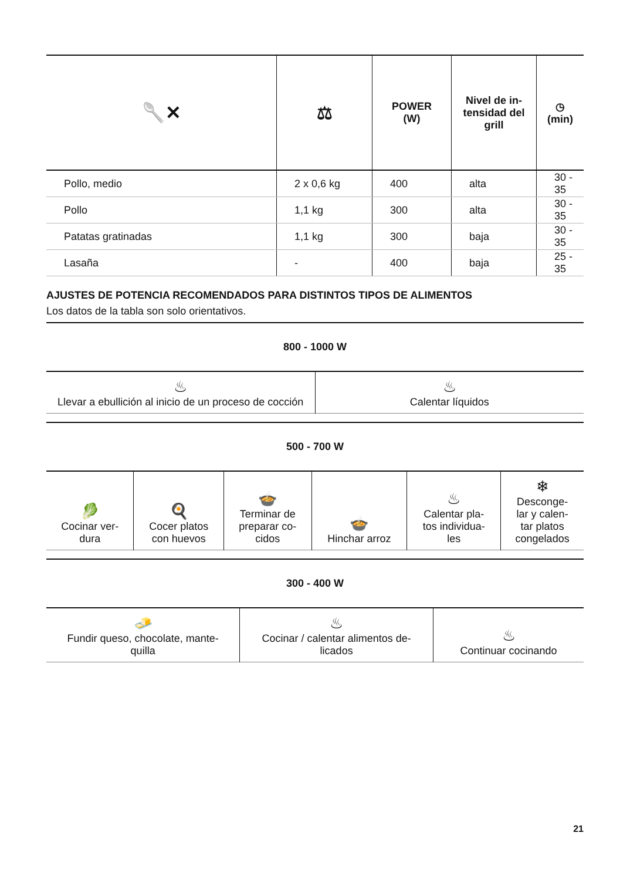| 🥄✕ | ⚖ | POWER (W) | Nivel de in- tensidad del grill | ◷ (min) |
| --- | --- | --- | --- | --- |
| Pollo, medio | 2 x 0,6 kg | 400 | alta | 30 - 35 |
| Pollo | 1,1 kg | 300 | alta | 30 - 35 |
| Patatas gratinadas | 1,1 kg | 300 | baja | 30 - 35 |
| Lasaña | - | 400 | baja | 25 - 35 |
AJUSTES DE POTENCIA RECOMENDADOS PARA DISTINTOS TIPOS DE ALIMENTOS
Los datos de la tabla son solo orientativos.
800 - 1000 W
| ♨ Llevar a ebullición al inicio de un proceso de cocción | ♨ Calentar líquidos |
500 - 700 W
| 🥬 Cocinar ver- dura | 🍳 Cocer platos con huevos | 🍲 Terminar de preparar co- cidos | 🍲 Hinchar arroz | ♨ Calentar pla- tos individua- les | ❄ Desconge- lar y calen- tar platos congelados |
300 - 400 W
| 🧈 Fundir queso, chocolate, mante- quilla | ♨ Cocinar / calentar alimentos de- licados | ♨ Continuar cocinando |
21